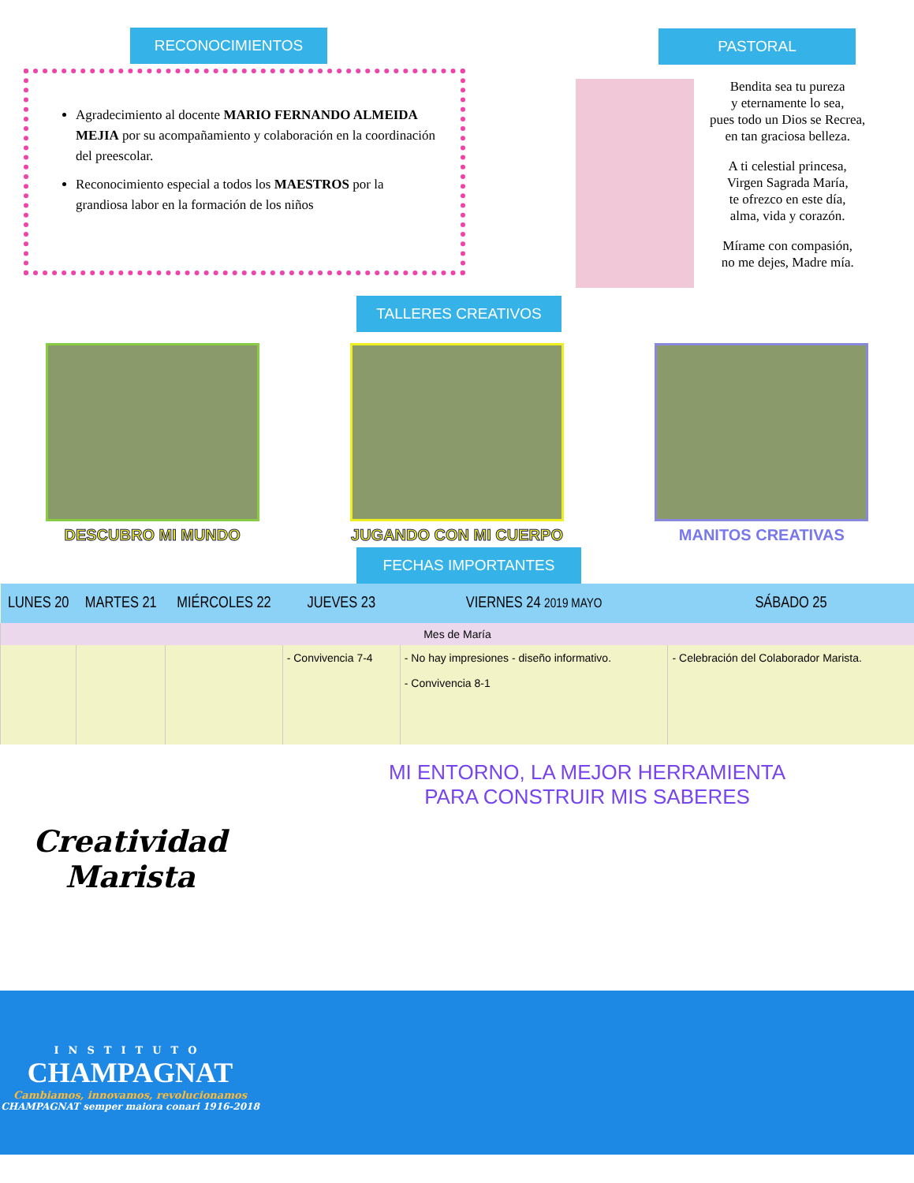RECONOCIMIENTOS
Agradecimiento al docente MARIO FERNANDO ALMEIDA MEJIA por su acompañamiento y colaboración en la coordinación del preescolar.
Reconocimiento especial a todos los MAESTROS por la grandiosa labor en la formación de los niños
PASTORAL
Bendita sea tu pureza
y eternamente lo sea,
pues todo un Dios se Recrea,
en tan graciosa belleza.
A ti celestial princesa,
Virgen Sagrada María,
te ofrezco en este día,
alma, vida y corazón.
Mírame con compasión,
no me dejes, Madre mía.
TALLERES CREATIVOS
DESCUBRO MI MUNDO JUGANDO CON MI CUERPO MANITOS CREATIVAS
FECHAS IMPORTANTES
| LUNES 20 | MARTES 21 | MIÉRCOLES 22 | JUEVES 23 | VIERNES 24 2019 MAYO | SÁBADO 25 |
| --- | --- | --- | --- | --- | --- |
| Mes de María | | | | | |
| | | | - Convivencia 7-4 | - No hay impresiones - diseño informativo. - Convivencia 8-1 | - Celebración del Colaborador Marista. |
Creatividad
Marista
INSTITUTO
CHAMPAGNAT
Cambiamos, innovamos, revolucionamos
CHAMPAGNAT semper maiora conari 1916-2018
MI ENTORNO, LA MEJOR HERRAMIENTA
PARA CONSTRUIR MIS SABERES